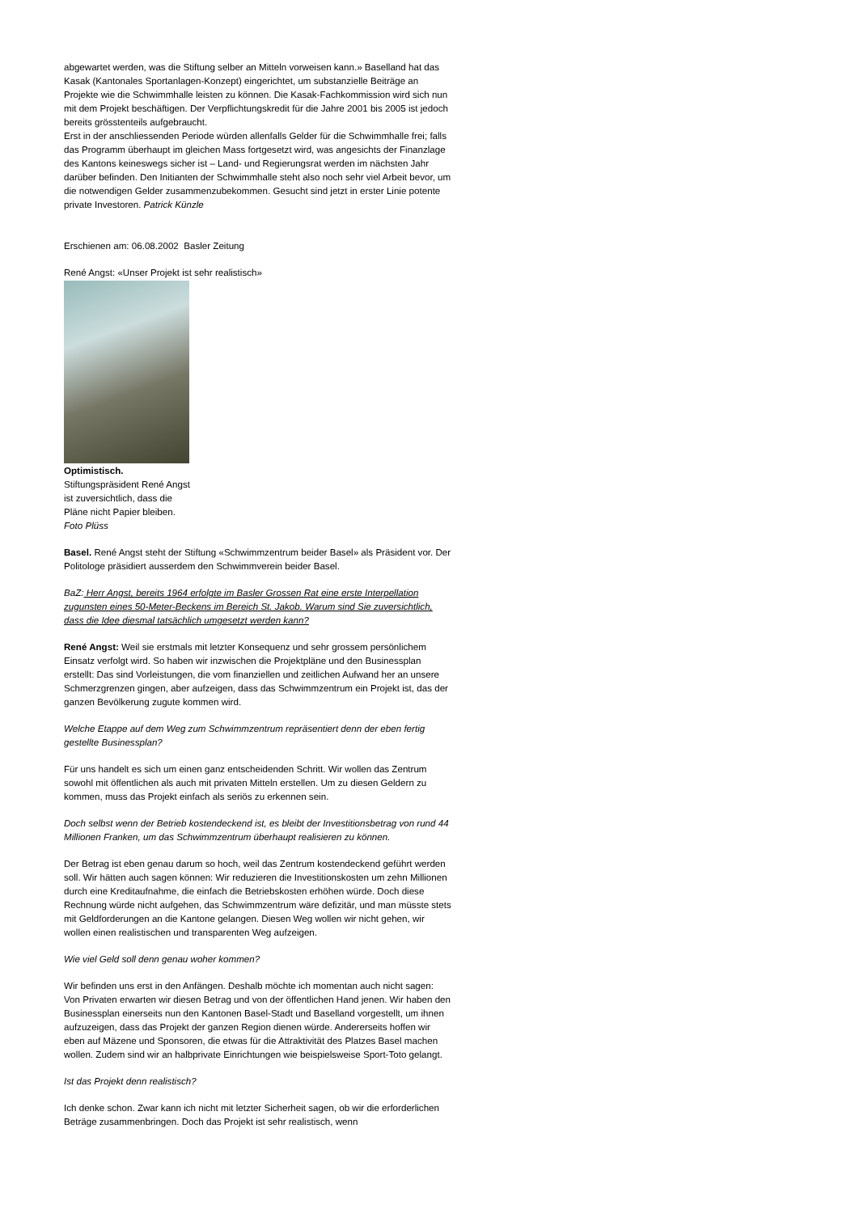abgewartet werden, was die Stiftung selber an Mitteln vorweisen kann.» Baselland hat das Kasak (Kantonales Sportanlagen-Konzept) eingerichtet, um substanzielle Beiträge an Projekte wie die Schwimmhalle leisten zu können. Die Kasak-Fachkommission wird sich nun mit dem Projekt beschäftigen. Der Verpflichtungskredit für die Jahre 2001 bis 2005 ist jedoch bereits grösstenteils aufgebraucht.
Erst in der anschliessenden Periode würden allenfalls Gelder für die Schwimmhalle frei; falls das Programm überhaupt im gleichen Mass fortgesetzt wird, was angesichts der Finanzlage des Kantons keineswegs sicher ist – Land- und Regierungsrat werden im nächsten Jahr darüber befinden. Den Initianten der Schwimmhalle steht also noch sehr viel Arbeit bevor, um die notwendigen Gelder zusammenzubekommen. Gesucht sind jetzt in erster Linie potente private Investoren. Patrick Künzle
Erschienen am: 06.08.2002 Basler Zeitung
René Angst: «Unser Projekt ist sehr realistisch»
Optimistisch.
Stiftungspräsident René Angst ist zuversichtlich, dass die Pläne nicht Papier bleiben. Foto Plüss
Basel. René Angst steht der Stiftung «Schwimmzentrum beider Basel» als Präsident vor. Der Politologe präsidiert ausserdem den Schwimmverein beider Basel.
BaZ: Herr Angst, bereits 1964 erfolgte im Basler Grossen Rat eine erste Interpellation zugunsten eines 50-Meter-Beckens im Bereich St. Jakob. Warum sind Sie zuversichtlich, dass die Idee diesmal tatsächlich umgesetzt werden kann?
René Angst: Weil sie erstmals mit letzter Konsequenz und sehr grossem persönlichem Einsatz verfolgt wird. So haben wir inzwischen die Projektpläne und den Businessplan erstellt: Das sind Vorleistungen, die vom finanziellen und zeitlichen Aufwand her an unsere Schmerzgrenzen gingen, aber aufzeigen, dass das Schwimmzentrum ein Projekt ist, das der ganzen Bevölkerung zugute kommen wird.
Welche Etappe auf dem Weg zum Schwimmzentrum repräsentiert denn der eben fertig gestellte Businessplan?
Für uns handelt es sich um einen ganz entscheidenden Schritt. Wir wollen das Zentrum sowohl mit öffentlichen als auch mit privaten Mitteln erstellen. Um zu diesen Geldern zu kommen, muss das Projekt einfach als seriös zu erkennen sein.
Doch selbst wenn der Betrieb kostendeckend ist, es bleibt der Investitionsbetrag von rund 44 Millionen Franken, um das Schwimmzentrum überhaupt realisieren zu können.
Der Betrag ist eben genau darum so hoch, weil das Zentrum kostendeckend geführt werden soll. Wir hätten auch sagen können: Wir reduzieren die Investitionskosten um zehn Millionen durch eine Kreditaufnahme, die einfach die Betriebskosten erhöhen würde. Doch diese Rechnung würde nicht aufgehen, das Schwimmzentrum wäre defizitär, und man müsste stets mit Geldforderungen an die Kantone gelangen. Diesen Weg wollen wir nicht gehen, wir wollen einen realistischen und transparenten Weg aufzeigen.
Wie viel Geld soll denn genau woher kommen?
Wir befinden uns erst in den Anfängen. Deshalb möchte ich momentan auch nicht sagen: Von Privaten erwarten wir diesen Betrag und von der öffentlichen Hand jenen. Wir haben den Businessplan einerseits nun den Kantonen Basel-Stadt und Baselland vorgestellt, um ihnen aufzuzeigen, dass das Projekt der ganzen Region dienen würde. Andererseits hoffen wir eben auf Mäzene und Sponsoren, die etwas für die Attraktivität des Platzes Basel machen wollen. Zudem sind wir an halbprivate Einrichtungen wie beispielsweise Sport-Toto gelangt.
Ist das Projekt denn realistisch?
Ich denke schon. Zwar kann ich nicht mit letzter Sicherheit sagen, ob wir die erforderlichen Beträge zusammenbringen. Doch das Projekt ist sehr realistisch, wenn